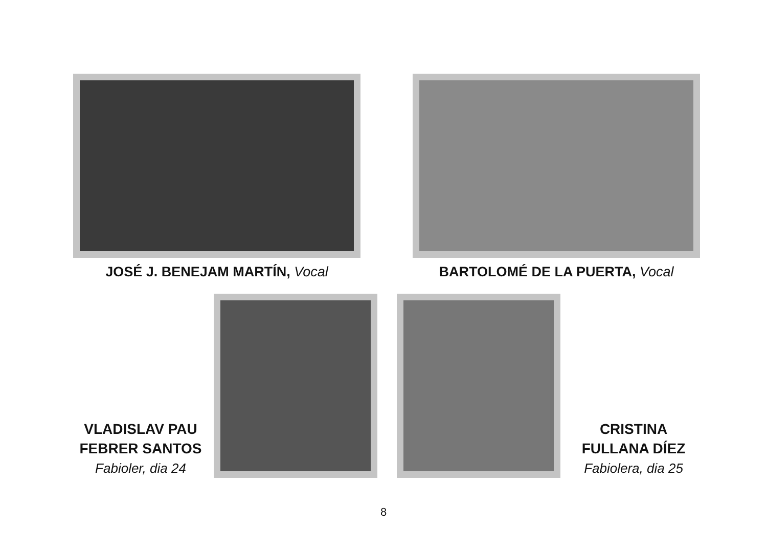JOSÉ J. BENEJAM MARTÍN, Vocal BARTOLOMÉ DE LA PUERTA, Vocal
VLADISLAV PAU
FEBRER SANTOS
Fabioler, dia 24
CRISTINA
FULLANA DÍEZ
Fabiolera, dia 25
8